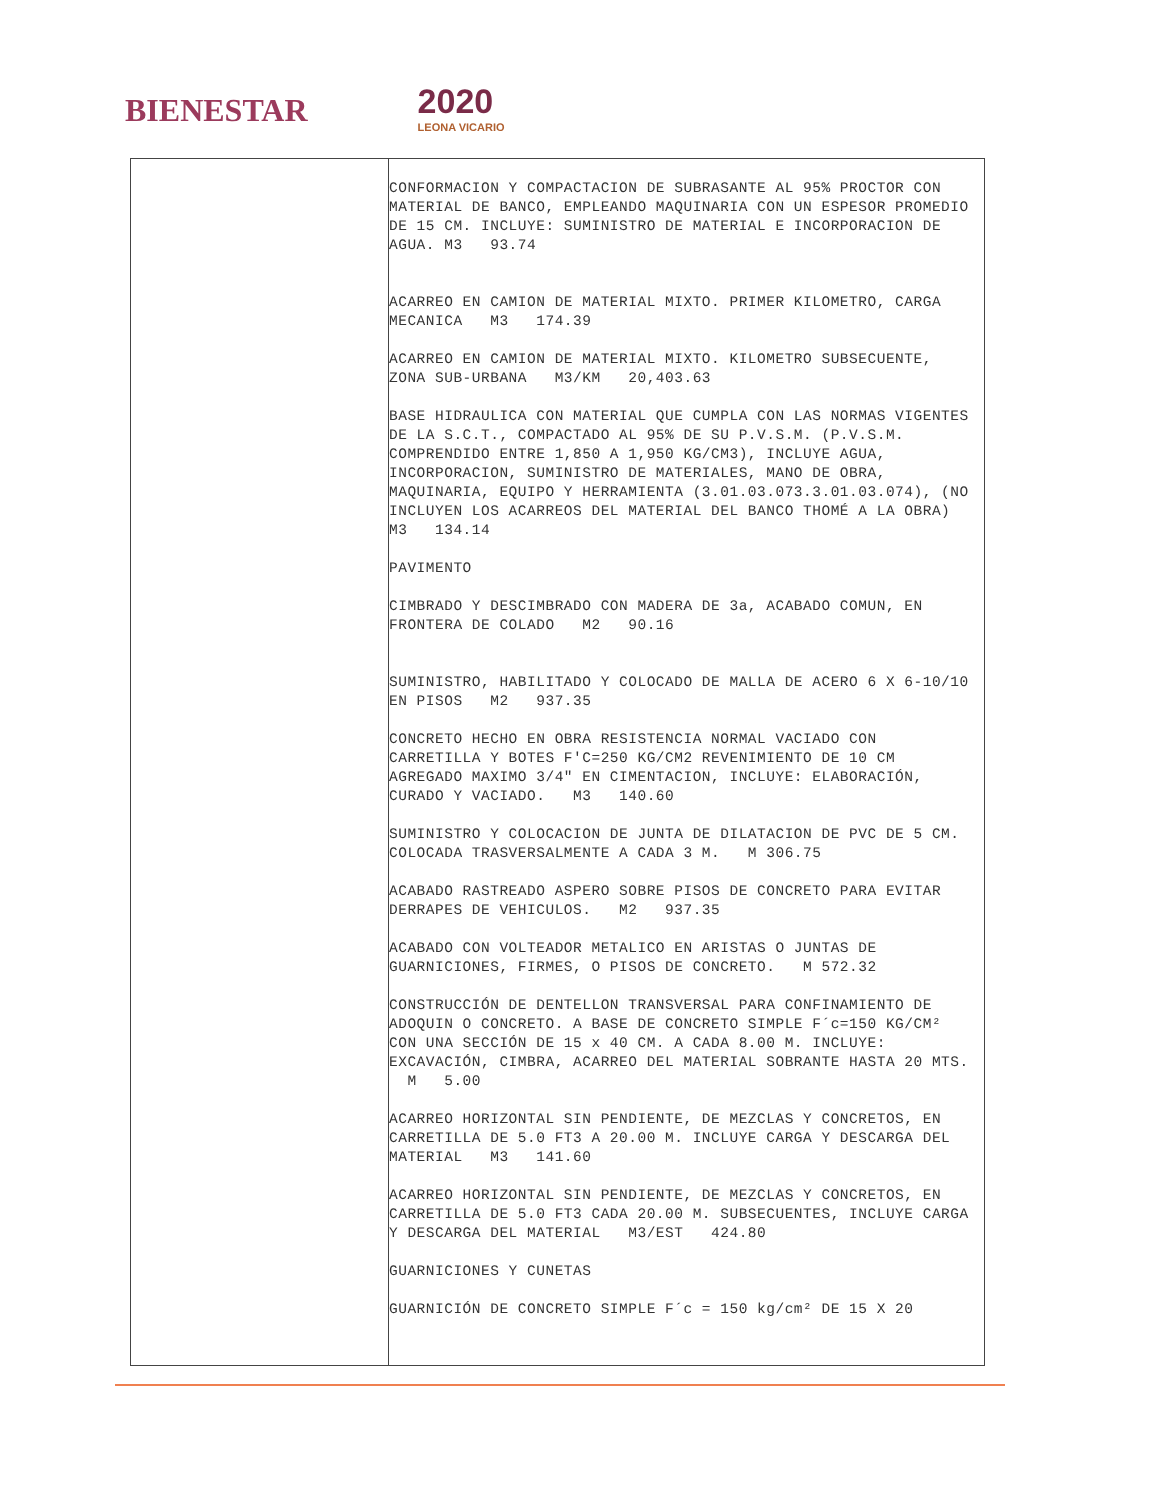BIENESTAR 2020
LEONA VICARIO
| | CONFORMACION Y COMPACTACION DE SUBRASANTE AL 95% PROCTOR CON MATERIAL DE BANCO, EMPLEANDO MAQUINARIA CON UN ESPESOR PROMEDIO DE 15 CM. INCLUYE: SUMINISTRO DE MATERIAL E INCORPORACION DE AGUA. M3 93.74 ACARREO EN CAMION DE MATERIAL MIXTO. PRIMER KILOMETRO, CARGA MECANICA M3 174.39 ACARREO EN CAMION DE MATERIAL MIXTO. KILOMETRO SUBSECUENTE, ZONA SUB-URBANA M3/KM 20,403.63 BASE HIDRAULICA CON MATERIAL QUE CUMPLA CON LAS NORMAS VIGENTES DE LA S.C.T., COMPACTADO AL 95% DE SU P.V.S.M. (P.V.S.M. COMPRENDIDO ENTRE 1,850 A 1,950 KG/CM3), INCLUYE AGUA, INCORPORACION, SUMINISTRO DE MATERIALES, MANO DE OBRA, MAQUINARIA, EQUIPO Y HERRAMIENTA (3.01.03.073.3.01.03.074), (NO INCLUYEN LOS ACARREOS DEL MATERIAL DEL BANCO THOMÉ A LA OBRA) M3 134.14 PAVIMENTO CIMBRADO Y DESCIMBRADO CON MADERA DE 3a, ACABADO COMUN, EN FRONTERA DE COLADO M2 90.16 SUMINISTRO, HABILITADO Y COLOCADO DE MALLA DE ACERO 6 X 6-10/10 EN PISOS M2 937.35 CONCRETO HECHO EN OBRA RESISTENCIA NORMAL VACIADO CON CARRETILLA Y BOTES F'C=250 KG/CM2 REVENIMIENTO DE 10 CM AGREGADO MAXIMO 3/4" EN CIMENTACION, INCLUYE: ELABORACIÓN, CURADO Y VACIADO. M3 140.60 SUMINISTRO Y COLOCACION DE JUNTA DE DILATACION DE PVC DE 5 CM. COLOCADA TRASVERSALMENTE A CADA 3 M. M 306.75 ACABADO RASTREADO ASPERO SOBRE PISOS DE CONCRETO PARA EVITAR DERRAPES DE VEHICULOS. M2 937.35 ACABADO CON VOLTEADOR METALICO EN ARISTAS O JUNTAS DE GUARNICIONES, FIRMES, O PISOS DE CONCRETO. M 572.32 CONSTRUCCIÓN DE DENTELLON TRANSVERSAL PARA CONFINAMIENTO DE ADOQUIN O CONCRETO. A BASE DE CONCRETO SIMPLE F´c=150 KG/CM² CON UNA SECCIÓN DE 15 x 40 CM. A CADA 8.00 M. INCLUYE: EXCAVACIÓN, CIMBRA, ACARREO DEL MATERIAL SOBRANTE HASTA 20 MTS. M 5.00 ACARREO HORIZONTAL SIN PENDIENTE, DE MEZCLAS Y CONCRETOS, EN CARRETILLA DE 5.0 FT3 A 20.00 M. INCLUYE CARGA Y DESCARGA DEL MATERIAL M3 141.60 ACARREO HORIZONTAL SIN PENDIENTE, DE MEZCLAS Y CONCRETOS, EN CARRETILLA DE 5.0 FT3 CADA 20.00 M. SUBSECUENTES, INCLUYE CARGA Y DESCARGA DEL MATERIAL M3/EST 424.80 GUARNICIONES Y CUNETAS GUARNICIÓN DE CONCRETO SIMPLE F´c = 150 kg/cm² DE 15 X 20 |